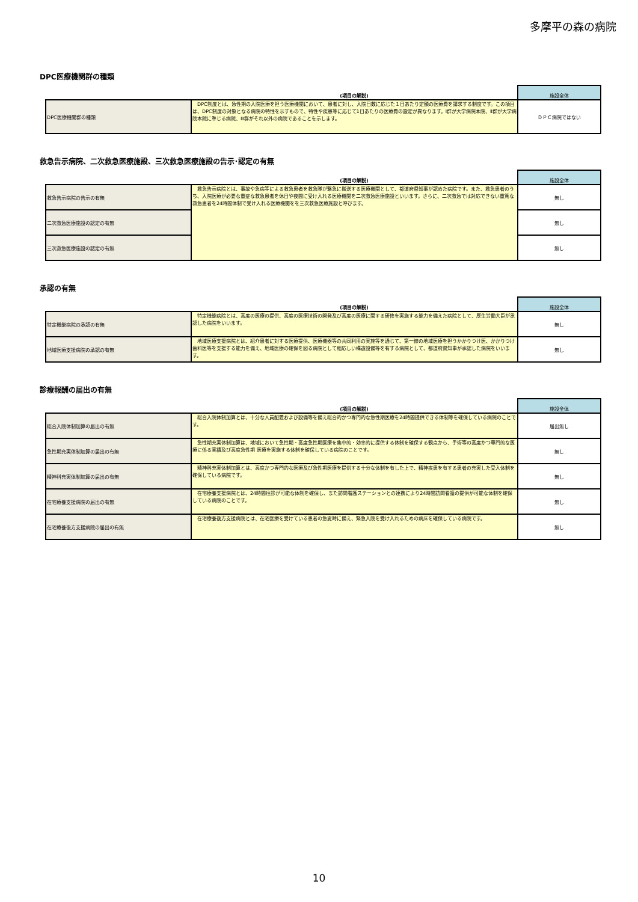多摩平の森の病院
DPC医療機関群の種類
| | (項目の解説) | 施設全体 |
| --- | --- | --- |
| DPC医療機関群の種類 | DPC制度とは、急性期の入院医療を担う医療機関において、患者に対し、入院日数に応じた１日あたり定額の医療費を請求する制度です。この項目は、DPC制度の対象となる病院の特性を示すもので、特性や疾患等に応じて1日あたりの医療費の設定が異なります。Ⅰ群が大学病院本院、Ⅱ群が大学病院本院に準じる病院、Ⅲ群がそれ以外の病院であることを示します。 | ＤＰＣ病院ではない |
救急告示病院、二次救急医療施設、三次救急医療施設の告示･認定の有無
| | (項目の解説) | 施設全体 |
| --- | --- | --- |
| 救急告示病院の告示の有無 | 救急告示病院とは、事故や急病等による救急患者を救急隊が緊急に搬送する医療機関として、都道府県知事が認めた病院です。また、救急患者のうち、入院医療が必要な重症な救急患者を休日や夜間に受け入れる医療機関を二次救急医療施設といいます。さらに、二次救急では対応できない重篤な救急患者を24時間体制で受け入れる医療機関をを三次救急医療施設と呼びます。 | 無し |
| 二次救急医療施設の認定の有無 | | 無し |
| 三次救急医療施設の認定の有無 | | 無し |
承認の有無
| | (項目の解説) | 施設全体 |
| --- | --- | --- |
| 特定機能病院の承認の有無 | 特定機能病院とは、高度の医療の提供、高度の医療技術の開発及び高度の医療に関する研修を実施する能力を備えた病院として、厚生労働大臣が承認した病院をいいます。 | 無し |
| 地域医療支援病院の承認の有無 | 地域医療支援病院とは、紹介患者に対する医療提供、医療機器等の共同利用の実施等を通じて、第一線の地域医療を担うかかりつけ医、かかりつけ歯科医等を支援する能力を備え、地域医療の確保を図る病院として相応しい構造設備等を有する病院として、都道府県知事が承認した病院をいいます。 | 無し |
診療報酬の届出の有無
| | (項目の解説) | 施設全体 |
| --- | --- | --- |
| 総合入院体制加算の届出の有無 | 総合入院体制加算とは、十分な人員配置および設備等を備え総合的かつ専門的な急性期医療を24時間提供できる体制等を確保している病院のことです。 | 届出無し |
| 急性期充実体制加算の届出の有無 | 急性期充実体制加算は、地域において急性期・高度急性期医療を集中的・効率的に提供する体制を確保する観点から、手術等の高度かつ専門的な医療に係る実績及び高度急性期 医療を実施する体制を確保している病院のことです。 | 無し |
| 精神科充実体制加算の届出の有無 | 精神科充実体制加算とは、高度かつ専門的な医療及び急性期医療を提供する十分な体制を有した上で、精神疾患を有する患者の充実した受入体制を確保している病院です。 | 無し |
| 在宅療養支援病院の届出の有無 | 在宅療養支援病院とは、24時間往診が可能な体制を確保し、また訪問看護ステーションとの連携により24時間訪問看護の提供が可能な体制を確保している病院のことです。 | 無し |
| 在宅療養後方支援病院の届出の有無 | 在宅療養後方支援病院とは、在宅医療を受けている患者の急変時に備え、緊急入院を受け入れるための病床を確保している病院です。 | 無し |
10